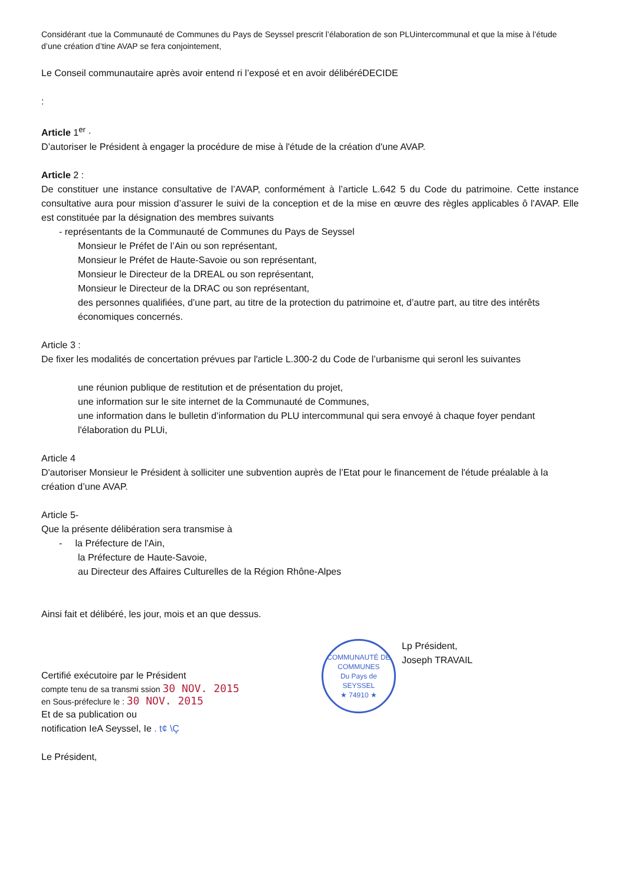Considérant ‹tue la Communauté de Communes du Pays de Seyssel prescrit l’élaboration de son PLUintercommunal et que la mise à l’étude d’une création d’tine AVAP se fera conjointement,
Le Conseil communautaire après avoir entend ri l’exposé et en avoir délibéréDECIDE
:
Article 1<sup>er</sup> ·
D’autoriser le Président à engager la procédure de mise à l'étude de la création d'une AVAP.
Article 2 :
De constituer une instance consultative de l’AVAP, conformément à l’article L.642 5 du Code du patrimoine. Cette instance consultative aura pour mission d’assurer le suivi de la conception et de la mise en œuvre des règles applicables ô l'AVAP. Elle est constituée par la désignation des membres suivants
- représentants de la Communauté de Communes du Pays de Seyssel
Monsieur le Préfet de l’Ain ou son représentant,
Monsieur le Préfet de Haute-Savoie ou son représentant,
Monsieur le Directeur de la DREAL ou son représentant,
Monsieur le Directeur de la DRAC ou son représentant,
des personnes qualifiées, d’une part, au titre de la protection du patrimoine et, d’autre part, au titre des intérêts économiques concernés.
Article 3 :
De fixer les modalités de concertation prévues par l'article L.300-2 du Code de l’urbanisme qui seronl les suivantes
une réunion publique de restitution et de présentation du projet,
une information sur le site internet de la Communauté de Communes,
une information dans le bulletin d’information du PLU intercommunal qui sera envoyé à chaque foyer pendant l'élaboration du PLUi,
Article 4
D'autoriser Monsieur le Président à solliciter une subvention auprès de l’Etat pour le financement de l'étude préalable à la création d’une AVAP.
Article 5-
Que la présente délibération sera transmise à
- la Préfecture de l'Ain,
la Préfecture de Haute-Savoie,
au Directeur des Affaires Culturelles de la Région Rhône-Alpes
Ainsi fait et délibéré, les jour, mois et an que dessus.
Certifié exécutoire par le Président
compte tenu de sa transmi ssion 30 NOV. 2015
en Sous-préfeclure le : 30 NOV. 2015
Et de sa publication ou
notification IeA Seyssel, Ie . t¢ \Ç
Le Président,
COMMUNAUTÉ DE COMMUNES
Du Pays de SEYSSEL
★ 74910 ★
Lp Président,
Joseph TRAVAIL